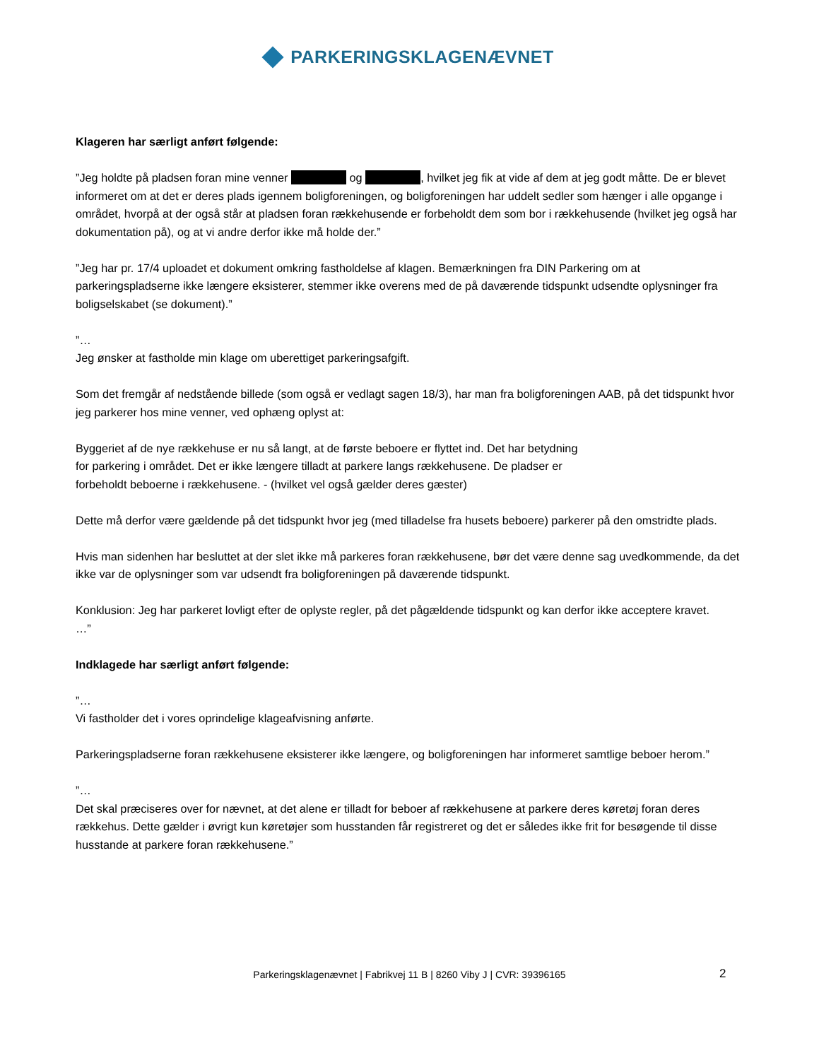PARKERINGSKLAGENÆVNET
Klageren har særligt anført følgende:
”Jeg holdte på pladsen foran mine venner og , hvilket jeg fik at vide af dem at jeg godt måtte. De er blevet informeret om at det er deres plads igennem boligforeningen, og boligforeningen har uddelt sedler som hænger i alle opgange i området, hvorpå at der også står at pladsen foran rækkehusende er forbeholdt dem som bor i rækkehusende (hvilket jeg også har dokumentation på), og at vi andre derfor ikke må holde der.”
”Jeg har pr. 17/4 uploadet et dokument omkring fastholdelse af klagen. Bemærkningen fra DIN Parkering om at parkeringspladserne ikke længere eksisterer, stemmer ikke overens med de på daværende tidspunkt udsendte oplysninger fra boligselskabet (se dokument).”
”…
Jeg ønsker at fastholde min klage om uberettiget parkeringsafgift.
Som det fremgår af nedstående billede (som også er vedlagt sagen 18/3), har man fra boligforeningen AAB, på det tidspunkt hvor jeg parkerer hos mine venner, ved ophæng oplyst at:
Byggeriet af de nye rækkehuse er nu så langt, at de første beboere er flyttet ind. Det har betydning
for parkering i området. Det er ikke længere tilladt at parkere langs rækkehusene. De pladser er
forbeholdt beboerne i rækkehusene. - (hvilket vel også gælder deres gæster)
Dette må derfor være gældende på det tidspunkt hvor jeg (med tilladelse fra husets beboere) parkerer på den omstridte plads.
Hvis man sidenhen har besluttet at der slet ikke må parkeres foran rækkehusene, bør det være denne sag uvedkommende, da det ikke var de oplysninger som var udsendt fra boligforeningen på daværende tidspunkt.
Konklusion: Jeg har parkeret lovligt efter de oplyste regler, på det pågældende tidspunkt og kan derfor ikke acceptere kravet.
…”
Indklagede har særligt anført følgende:
”…
Vi fastholder det i vores oprindelige klageafvisning anførte.
Parkeringspladserne foran rækkehusene eksisterer ikke længere, og boligforeningen har informeret samtlige beboer herom.”
”…
Det skal præciseres over for nævnet, at det alene er tilladt for beboer af rækkehusene at parkere deres køretøj foran deres rækkehus. Dette gælder i øvrigt kun køretøjer som husstanden får registreret og det er således ikke frit for besøgende til disse husstande at parkere foran rækkehusene.”
Parkeringsklagenævnet | Fabrikvej 11 B | 8260 Viby J | CVR: 39396165 2